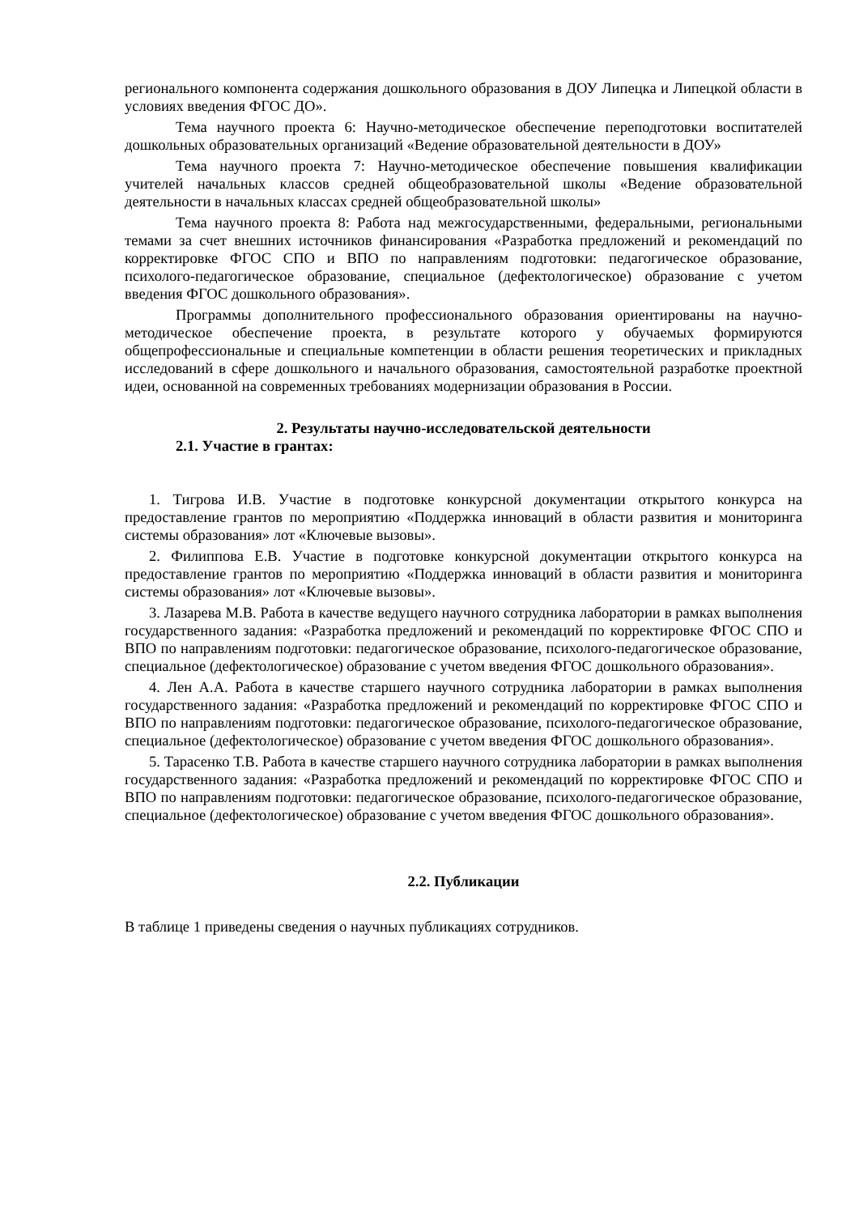регионального компонента содержания дошкольного образования в ДОУ Липецка и Липецкой области в условиях введения ФГОС ДО».
Тема научного проекта 6: Научно-методическое обеспечение переподготовки воспитателей дошкольных образовательных организаций «Ведение образовательной деятельности в ДОУ»
Тема научного проекта 7: Научно-методическое обеспечение повышения квалификации учителей начальных классов средней общеобразовательной школы «Ведение образовательной деятельности в начальных классах средней общеобразовательной школы»
Тема научного проекта 8: Работа над межгосударственными, федеральными, региональными темами за счет внешних источников финансирования «Разработка предложений и рекомендаций по корректировке ФГОС СПО и ВПО по направлениям подготовки: педагогическое образование, психолого-педагогическое образование, специальное (дефектологическое) образование с учетом введения ФГОС дошкольного образования».
Программы дополнительного профессионального образования ориентированы на научно-методическое обеспечение проекта, в результате которого у обучаемых формируются общепрофессиональные и специальные компетенции в области решения теоретических и прикладных исследований в сфере дошкольного и начального образования, самостоятельной разработке проектной идеи, основанной на современных требованиях модернизации образования в России.
2. Результаты научно-исследовательской деятельности
2.1. Участие в грантах:
1. Тигрова И.В. Участие в подготовке конкурсной документации открытого конкурса на предоставление грантов по мероприятию «Поддержка инноваций в области развития и мониторинга системы образования» лот «Ключевые вызовы».
2. Филиппова Е.В. Участие в подготовке конкурсной документации открытого конкурса на предоставление грантов по мероприятию «Поддержка инноваций в области развития и мониторинга системы образования» лот «Ключевые вызовы».
3. Лазарева М.В. Работа в качестве ведущего научного сотрудника лаборатории в рамках выполнения государственного задания: «Разработка предложений и рекомендаций по корректировке ФГОС СПО и ВПО по направлениям подготовки: педагогическое образование, психолого-педагогическое образование, специальное (дефектологическое) образование с учетом введения ФГОС дошкольного образования».
4. Лен А.А. Работа в качестве старшего научного сотрудника лаборатории в рамках выполнения государственного задания: «Разработка предложений и рекомендаций по корректировке ФГОС СПО и ВПО по направлениям подготовки: педагогическое образование, психолого-педагогическое образование, специальное (дефектологическое) образование с учетом введения ФГОС дошкольного образования».
5. Тарасенко Т.В. Работа в качестве старшего научного сотрудника лаборатории в рамках выполнения государственного задания: «Разработка предложений и рекомендаций по корректировке ФГОС СПО и ВПО по направлениям подготовки: педагогическое образование, психолого-педагогическое образование, специальное (дефектологическое) образование с учетом введения ФГОС дошкольного образования».
2.2. Публикации
В таблице 1 приведены сведения о научных публикациях сотрудников.